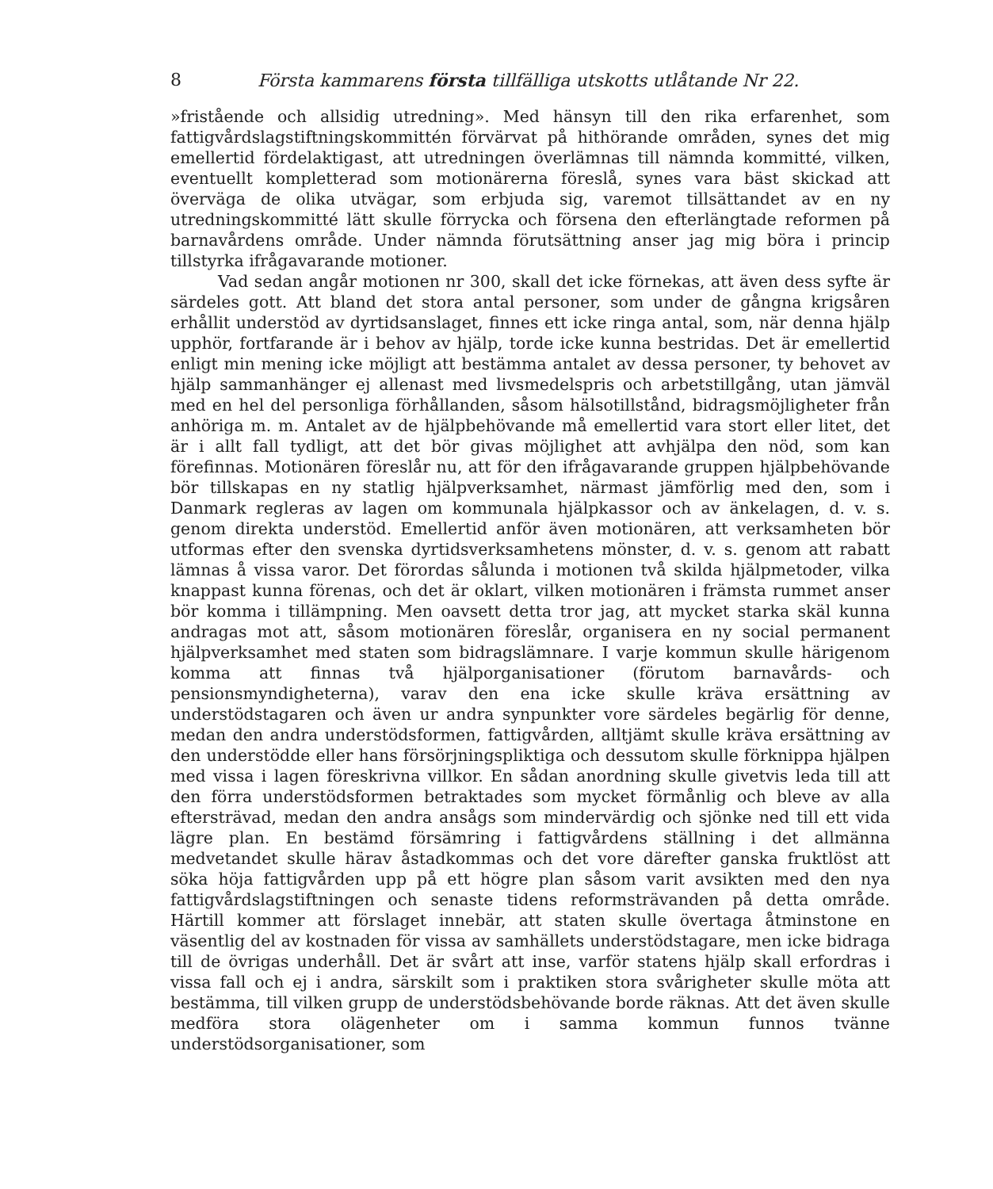8 Första kammarens första tillfälliga utskotts utlåtande Nr 22.
»fristående och allsidig utredning». Med hänsyn till den rika erfarenhet, som fattigvårdslagstiftningskommittén förvärvat på hithörande områden, synes det mig emellertid fördelaktigast, att utredningen överlämnas till nämnda kommitté, vilken, eventuellt kompletterad som motionärerna föreslå, synes vara bäst skickad att överväga de olika utvägar, som erbjuda sig, varemot tillsättandet av en ny utredningskommitté lätt skulle förrycka och försena den efterlängtade reformen på barnavårdens område. Under nämnda förutsättning anser jag mig böra i princip tillstyrka ifrågavarande motioner.
Vad sedan angår motionen nr 300, skall det icke förnekas, att även dess syfte är särdeles gott. Att bland det stora antal personer, som under de gångna krigsåren erhållit understöd av dyrtidsanslaget, finnes ett icke ringa antal, som, när denna hjälp upphör, fortfarande är i behov av hjälp, torde icke kunna bestridas. Det är emellertid enligt min mening icke möjligt att bestämma antalet av dessa personer, ty behovet av hjälp sammanhänger ej allenast med livsmedelspris och arbetstillgång, utan jämväl med en hel del personliga förhållanden, såsom hälsotillstånd, bidragsmöjligheter från anhöriga m. m. Antalet av de hjälpbehövande må emellertid vara stort eller litet, det är i allt fall tydligt, att det bör givas möjlighet att avhjälpa den nöd, som kan förefinnas. Motionären föreslår nu, att för den ifrågavarande gruppen hjälpbehövande bör tillskapas en ny statlig hjälpverksamhet, närmast jämförlig med den, som i Danmark regleras av lagen om kommunala hjälpkassor och av änkelagen, d. v. s. genom direkta understöd. Emellertid anför även motionären, att verksamheten bör utformas efter den svenska dyrtidsverksamhetens mönster, d. v. s. genom att rabatt lämnas å vissa varor. Det förordas sålunda i motionen två skilda hjälpmetoder, vilka knappast kunna förenas, och det är oklart, vilken motionären i främsta rummet anser bör komma i tillämpning. Men oavsett detta tror jag, att mycket starka skäl kunna andragas mot att, såsom motionären föreslår, organisera en ny social permanent hjälpverksamhet med staten som bidragslämnare. I varje kommun skulle härigenom komma att finnas två hjälporganisationer (förutom barnavårds- och pensionsmyndigheterna), varav den ena icke skulle kräva ersättning av understödstagaren och även ur andra synpunkter vore särdeles begärlig för denne, medan den andra understödsformen, fattigvården, alltjämt skulle kräva ersättning av den understödde eller hans försörjningspliktiga och dessutom skulle förknippa hjälpen med vissa i lagen föreskrivna villkor. En sådan anordning skulle givetvis leda till att den förra understödsformen betraktades som mycket förmånlig och bleve av alla eftersträvad, medan den andra ansågs som mindervärdig och sjönke ned till ett vida lägre plan. En bestämd försämring i fattigvårdens ställning i det allmänna medvetandet skulle härav åstadkommas och det vore därefter ganska fruktlöst att söka höja fattigvården upp på ett högre plan såsom varit avsikten med den nya fattigvårdslagstiftningen och senaste tidens reformsträvanden på detta område. Härtill kommer att förslaget innebär, att staten skulle övertaga åtminstone en väsentlig del av kostnaden för vissa av samhällets understödstagare, men icke bidraga till de övrigas underhåll. Det är svårt att inse, varför statens hjälp skall erfordras i vissa fall och ej i andra, särskilt som i praktiken stora svårigheter skulle möta att bestämma, till vilken grupp de understödsbehövande borde räknas. Att det även skulle medföra stora olägenheter om i samma kommun funnos tvänne understödsorganisationer, som